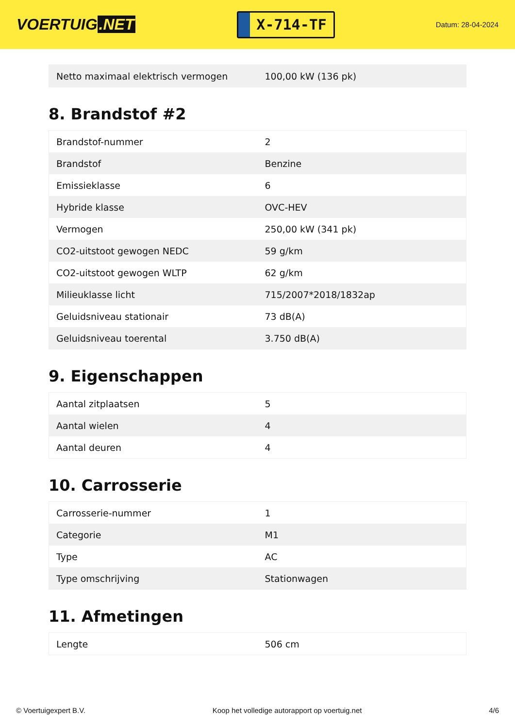VOERTUIG.NET
X-714-TF
Datum: 28-04-2024
| Netto maximaal elektrisch vermogen | 100,00 kW (136 pk) |
8. Brandstof #2
| Brandstof-nummer | 2 |
| Brandstof | Benzine |
| Emissieklasse | 6 |
| Hybride klasse | OVC-HEV |
| Vermogen | 250,00 kW (341 pk) |
| CO2-uitstoot gewogen NEDC | 59 g/km |
| CO2-uitstoot gewogen WLTP | 62 g/km |
| Milieuklasse licht | 715/2007*2018/1832ap |
| Geluidsniveau stationair | 73 dB(A) |
| Geluidsniveau toerental | 3.750 dB(A) |
9. Eigenschappen
| Aantal zitplaatsen | 5 |
| Aantal wielen | 4 |
| Aantal deuren | 4 |
10. Carrosserie
| Carrosserie-nummer | 1 |
| Categorie | M1 |
| Type | AC |
| Type omschrijving | Stationwagen |
11. Afmetingen
| Lengte | 506 cm |
© Voertuigexpert B.V. Koop het volledige autorapport op voertuig.net 4/6